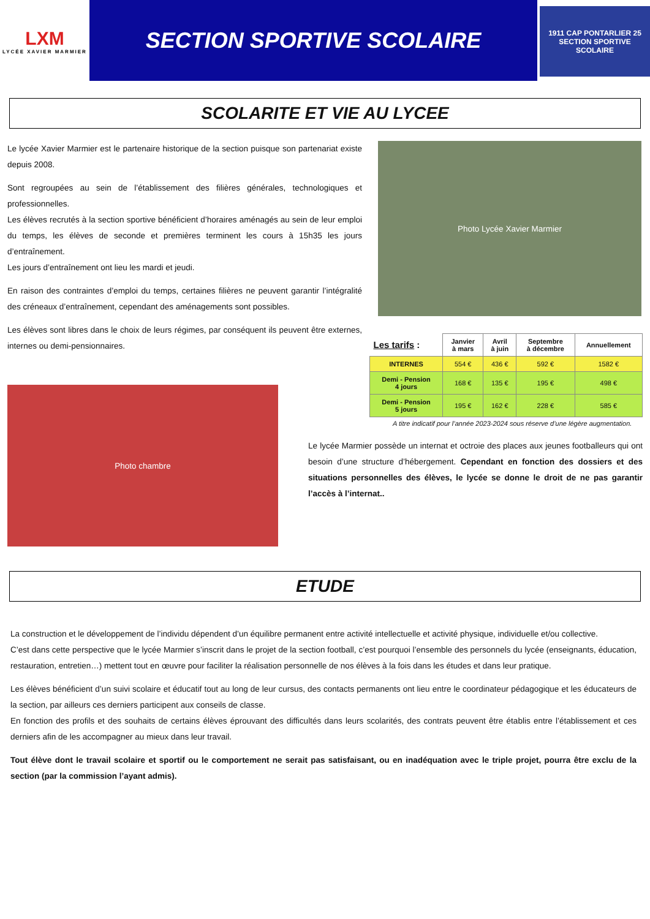LXM
LYCÉE XAVIER MARMIER
SECTION SPORTIVE SCOLAIRE
1911 CAP PONTARLIER 25
SECTION SPORTIVE SCOLAIRE
SCOLARITE ET VIE AU LYCEE
Le lycée Xavier Marmier est le partenaire historique de la section puisque son partenariat existe depuis 2008.
Sont regroupées au sein de l’établissement des filières générales, technologiques et professionnelles.
Les élèves recrutés à la section sportive bénéficient d’horaires aménagés au sein de leur emploi du temps, les élèves de seconde et premières terminent les cours à 15h35 les jours d’entraînement.
Les jours d’entraînement ont lieu les mardi et jeudi.
En raison des contraintes d’emploi du temps, certaines filières ne peuvent garantir l’intégralité des créneaux d’entraînement, cependant des aménagements sont possibles.
Les élèves sont libres dans le choix de leurs régimes, par conséquent ils peuvent être externes, internes ou demi-pensionnaires.
Photo chambre
Photo Lycée Xavier Marmier
| Les tarifs : | Janvier à mars | Avril à juin | Septembre à décembre | Annuellement |
| --- | --- | --- | --- | --- |
| INTERNES | 554 € | 436 € | 592 € | 1582 € |
| Demi - Pension 4 jours | 168 € | 135 € | 195 € | 498 € |
| Demi - Pension 5 jours | 195 € | 162 € | 228 € | 585 € |
A titre indicatif pour l’année 2023-2024 sous réserve d’une légère augmentation.
Le lycée Marmier possède un internat et octroie des places aux jeunes footballeurs qui ont besoin d’une structure d’hébergement. Cependant en fonction des dossiers et des situations personnelles des élèves, le lycée se donne le droit de ne pas garantir l’accès à l’internat..
ETUDE
La construction et le développement de l’individu dépendent d’un équilibre permanent entre activité intellectuelle et activité physique, individuelle et/ou collective.
C’est dans cette perspective que le lycée Marmier s’inscrit dans le projet de la section football, c’est pourquoi l’ensemble des personnels du lycée (enseignants, éducation, restauration, entretien…) mettent tout en œuvre pour faciliter la réalisation personnelle de nos élèves à la fois dans les études et dans leur pratique.
Les élèves bénéficient d’un suivi scolaire et éducatif tout au long de leur cursus, des contacts permanents ont lieu entre le coordinateur pédagogique et les éducateurs de la section, par ailleurs ces derniers participent aux conseils de classe.
En fonction des profils et des souhaits de certains élèves éprouvant des difficultés dans leurs scolarités, des contrats peuvent être établis entre l’établissement et ces derniers afin de les accompagner au mieux dans leur travail.
Tout élève dont le travail scolaire et sportif ou le comportement ne serait pas satisfaisant, ou en inadéquation avec le triple projet, pourra être exclu de la section (par la commission l’ayant admis).